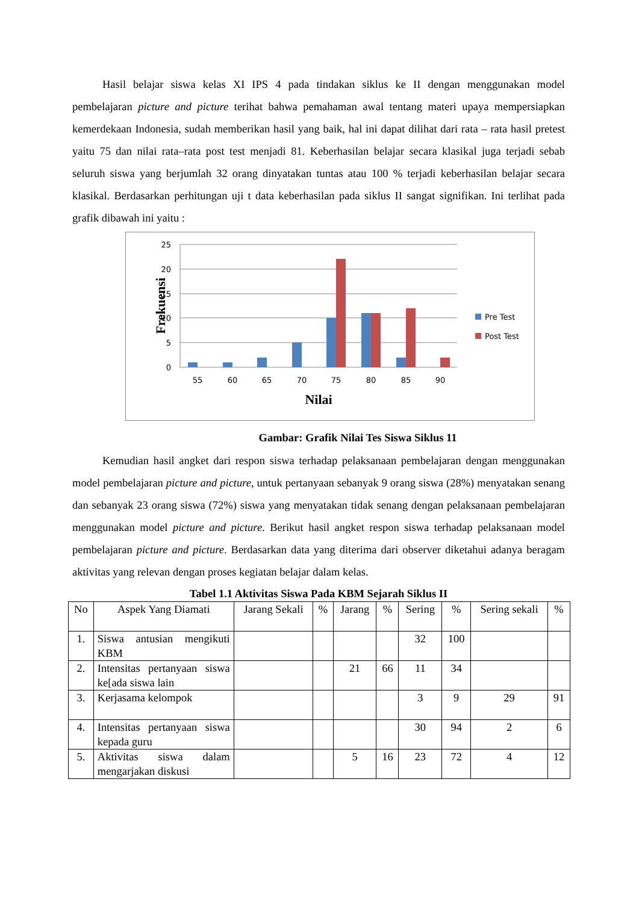Hasil belajar siswa kelas XI IPS 4 pada tindakan siklus ke II dengan menggunakan model pembelajaran picture and picture terihat bahwa pemahaman awal tentang materi upaya mempersiapkan kemerdekaan Indonesia, sudah memberikan hasil yang baik, hal ini dapat dilihat dari rata – rata hasil pretest yaitu 75 dan nilai rata–rata post test menjadi 81. Keberhasilan belajar secara klasikal juga terjadi sebab seluruh siswa yang berjumlah 32 orang dinyatakan tuntas atau 100 % terjadi keberhasilan belajar secara klasikal. Berdasarkan perhitungan uji t data keberhasilan pada siklus II sangat signifikan. Ini terlihat pada grafik dibawah ini yaitu :
25
20
15
10
5
0
55
60
65
70
75
80
85
90
Nilai
Frekuensi
Pre Test
Post Test
Gambar: Grafik Nilai Tes Siswa Siklus 11
Kemudian hasil angket dari respon siswa terhadap pelaksanaan pembelajaran dengan menggunakan model pembelajaran picture and picture, untuk pertanyaan sebanyak 9 orang siswa (28%) menyatakan senang dan sebanyak 23 orang siswa (72%) siswa yang menyatakan tidak senang dengan pelaksanaan pembelajaran menggunakan model picture and picture. Berikut hasil angket respon siswa terhadap pelaksanaan model pembelajaran picture and picture. Berdasarkan data yang diterima dari observer diketahui adanya beragam aktivitas yang relevan dengan proses kegiatan belajar dalam kelas.
Tabel 1.1 Aktivitas Siswa Pada KBM Sejarah Siklus II
| No | Aspek Yang Diamati | Jarang Sekali | % | Jarang | % | Sering | % | Sering sekali | % |
| 1. | Siswa antusian mengikuti KBM | | | | | 32 | 100 | | |
| 2. | Intensitas pertanyaan siswa ke[ada siswa lain | | | 21 | 66 | 11 | 34 | | |
| 3. | Kerjasama kelompok | | | | | 3 | 9 | 29 | 91 |
| 4. | Intensitas pertanyaan siswa kepada guru | | | | | 30 | 94 | 2 | 6 |
| 5. | Aktivitas siswa dalam mengarjakan diskusi | | | 5 | 16 | 23 | 72 | 4 | 12 |